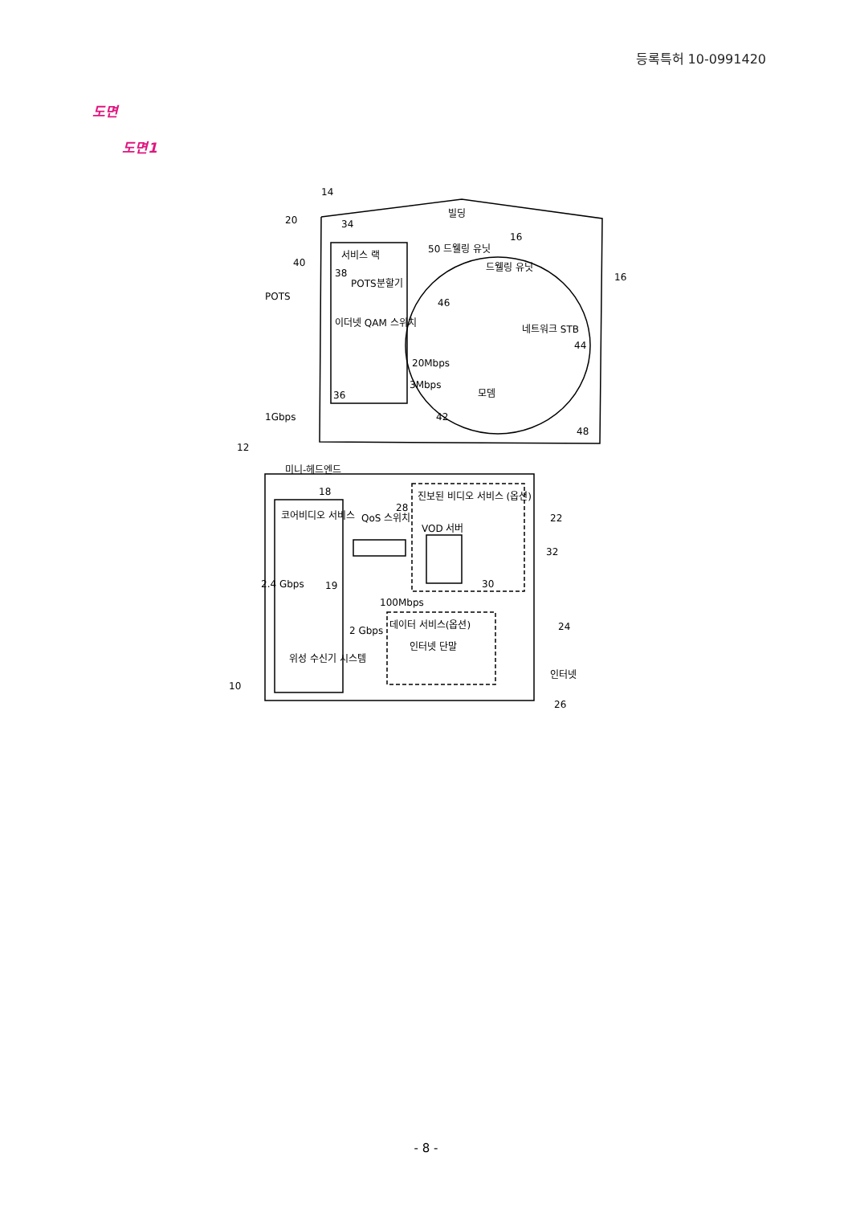등록특허 10-0991420
도면
도면1
14
20 34
빌딩
서비스 랙
50 드웰링 유닛
16
드웰링 유닛 40
POTS
38
POTS분할기 16
이더넷 QAM 스위치
46
네트워크 STB
44
20Mbps
3Mbps
모뎀 36
1Gbps 42
48
12
미니-헤드엔드
18
코어비디오 서비스
진보된 비디오 서비스 (옵션)
QoS 스위치
28
22
VOD 서버
32
2.4 Gbps 19 30
100Mbps
데이터 서비스(옵션) 24 2 Gbps
인터넷 단말
인터넷
위성 수신기 시스템
10
26
- 8 -